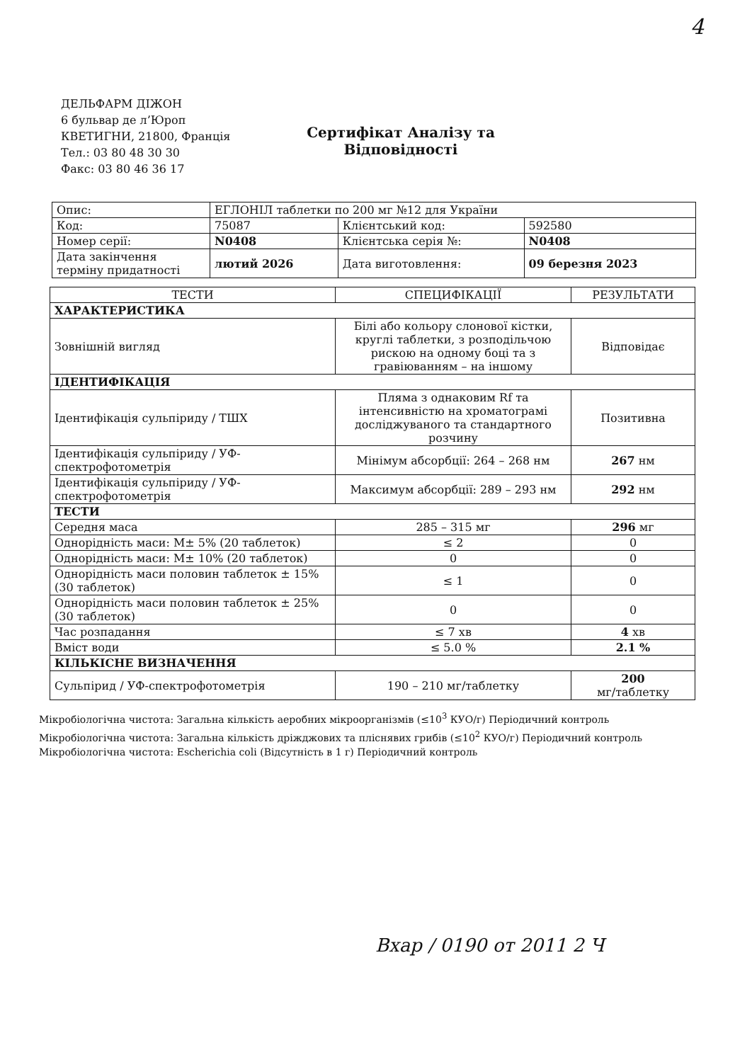4
ДЕЛЬФАРМ ДІЖОН
6 бульвар де л’Юроп
КВЕТИГНИ, 21800, Франція
Тел.: 03 80 48 30 30
Факс: 03 80 46 36 17
Сертифікат Аналізу та Відповідності
| Опис: | ЕГЛОНІЛ таблетки по 200 мг №12 для України | | |
| Код: | 75087 | Клієнтський код: | 592580 |
| Номер серії: | N0408 | Клієнтська серія №: | N0408 |
| Дата закінчення терміну придатності | лютий 2026 | Дата виготовлення: | 09 березня 2023 |
| ТЕСТИ | СПЕЦИФІКАЦІЇ | РЕЗУЛЬТАТИ |
| --- | --- | --- |
| ХАРАКТЕРИСТИКА | | |
| Зовнішній вигляд | Білі або кольору слонової кістки, круглі таблетки, з розподільчою рискою на одному боці та з гравіюванням – на іншому | Відповідає |
| ІДЕНТИФІКАЦІЯ | | |
| Ідентифікація сульпіриду / ТШХ | Пляма з однаковим Rf та інтенсивністю на хроматограмі досліджуваного та стандартного розчину | Позитивна |
| Ідентифікація сульпіриду / УФ-спектрофотометрія | Мінімум абсорбції: 264 – 268 нм | 267 нм |
| Ідентифікація сульпіриду / УФ-спектрофотометрія | Максимум абсорбції: 289 – 293 нм | 292 нм |
| ТЕСТИ | | |
| Середня маса | 285 – 315 мг | 296 мг |
| Однорідність маси: M± 5% (20 таблеток) | ≤ 2 | 0 |
| Однорідність маси: M± 10% (20 таблеток) | 0 | 0 |
| Однорідність маси половин таблеток ± 15% (30 таблеток) | ≤ 1 | 0 |
| Однорідність маси половин таблеток ± 25% (30 таблеток) | 0 | 0 |
| Час розпадання | ≤ 7 хв | 4 хв |
| Вміст води | ≤ 5.0 % | 2.1 % |
| КІЛЬКІСНЕ ВИЗНАЧЕННЯ | | |
| Сульпірид / УФ-спектрофотометрія | 190 – 210 мг/таблетку | 200 мг/таблетку |
Мікробіологічна чистота: Загальна кількість аеробних мікроорганізмів (≤10<sup>3</sup> КУО/г) Періодичний контроль
Мікробіологічна чистота: Загальна кількість дріжджових та пліснявих грибів (≤10<sup>2</sup> КУО/г) Періодичний контроль
Мікробіологічна чистота: Escherichia coli (Відсутність в 1 г) Періодичний контроль
Вхap / 0190 от 2011 2 Ч